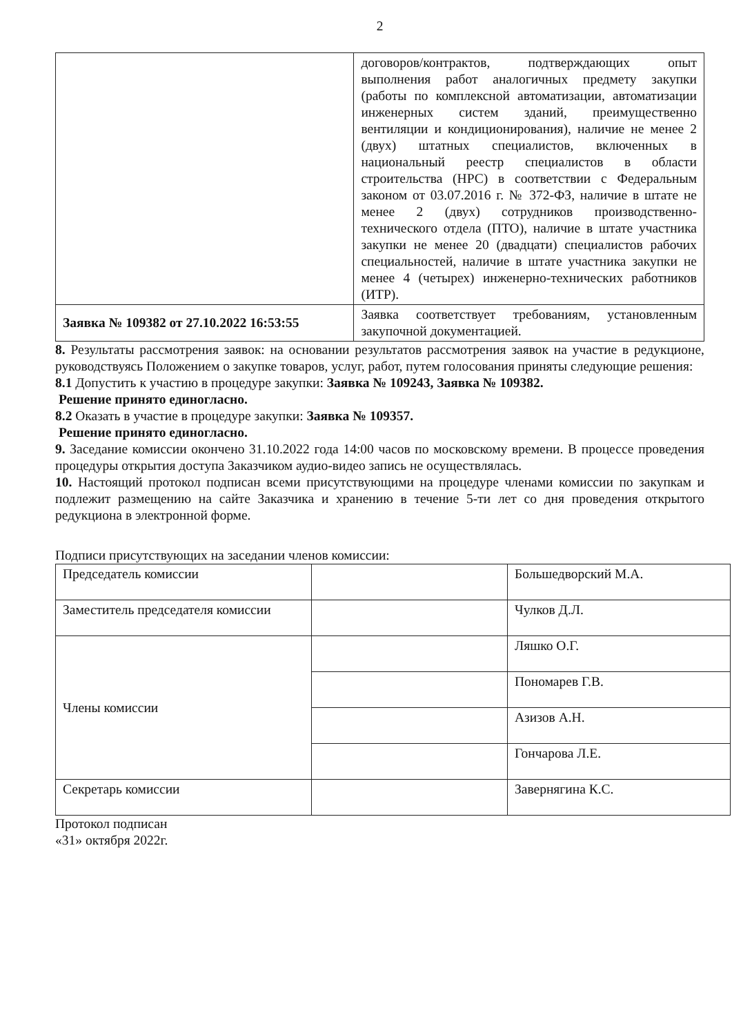2
| | договоров/контрактов, подтверждающих опыт выполнения работ аналогичных предмету закупки (работы по комплексной автоматизации, автоматизации инженерных систем зданий, преимущественно вентиляции и кондиционирования), наличие не менее 2 (двух) штатных специалистов, включенных в национальный реестр специалистов в области строительства (НРС) в соответствии с Федеральным законом от 03.07.2016 г. № 372-ФЗ, наличие в штате не менее 2 (двух) сотрудников производственно-технического отдела (ПТО), наличие в штате участника закупки не менее 20 (двадцати) специалистов рабочих специальностей, наличие в штате участника закупки не менее 4 (четырех) инженерно-технических работников (ИТР). |
| Заявка № 109382 от 27.10.2022 16:53:55 | Заявка соответствует требованиям, установленным закупочной документацией. |
8. Результаты рассмотрения заявок: на основании результатов рассмотрения заявок на участие в редукционе, руководствуясь Положением о закупке товаров, услуг, работ, путем голосования приняты следующие решения:
8.1 Допустить к участию в процедуре закупки: Заявка № 109243, Заявка № 109382.
Решение принято единогласно.
8.2 Оказать в участие в процедуре закупки: Заявка № 109357.
Решение принято единогласно.
9. Заседание комиссии окончено 31.10.2022 года 14:00 часов по московскому времени. В процессе проведения процедуры открытия доступа Заказчиком аудио-видео запись не осуществлялась.
10. Настоящий протокол подписан всеми присутствующими на процедуре членами комиссии по закупкам и подлежит размещению на сайте Заказчика и хранению в течение 5-ти лет со дня проведения открытого редукциона в электронной форме.
Подписи присутствующих на заседании членов комиссии:
| Председатель комиссии | | Большедворский М.А. |
| Заместитель председателя комиссии | | Чулков Д.Л. |
| Члены комиссии | | Ляшко О.Г. |
| | | Пономарев Г.В. |
| | | Азизов А.Н. |
| | | Гончарова Л.Е. |
| Секретарь комиссии | | Завернягина К.С. |
Протокол подписан
«31» октября 2022г.